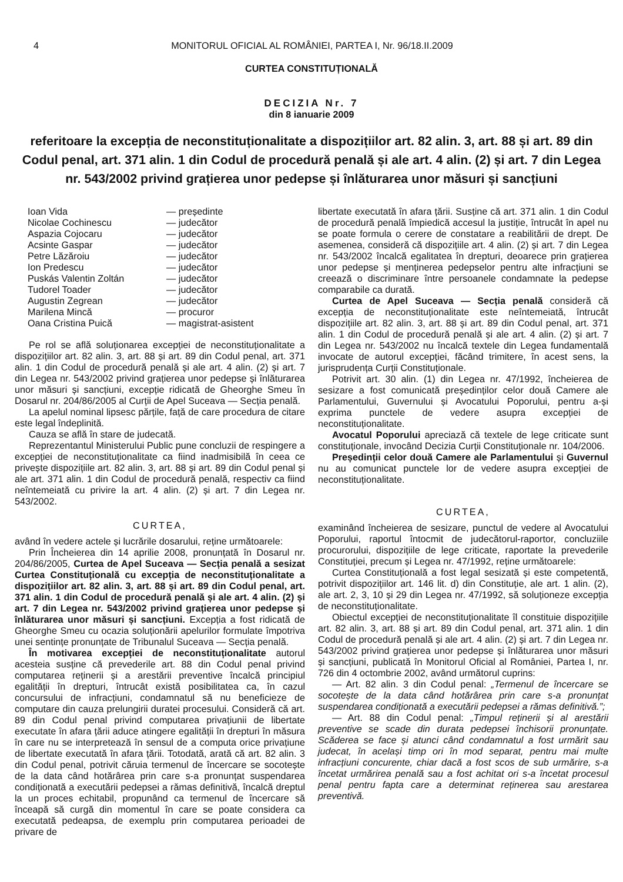4 MONITORUL OFICIAL AL ROMÂNIEI, PARTEA I, Nr. 96/18.II.2009
CURTEA CONSTITUȚIONALĂ
DECIZIA Nr. 7
din 8 ianuarie 2009
referitoare la excepția de neconstituționalitate a dispozițiilor art. 82 alin. 3, art. 88 și art. 89 din Codul penal, art. 371 alin. 1 din Codul de procedură penală și ale art. 4 alin. (2) și art. 7 din Legea nr. 543/2002 privind grațierea unor pedepse și înlăturarea unor măsuri și sancțiuni
| Ioan Vida | — președinte |
| Nicolae Cochinescu | — judecător |
| Aspazia Cojocaru | — judecător |
| Acsinte Gaspar | — judecător |
| Petre Lăzăroiu | — judecător |
| Ion Predescu | — judecător |
| Puskás Valentin Zoltán | — judecător |
| Tudorel Toader | — judecător |
| Augustin Zegrean | — judecător |
| Marilena Mincă | — procuror |
| Oana Cristina Puică | — magistrat-asistent |
Pe rol se află soluționarea excepției de neconstituționalitate a dispozițiilor art. 82 alin. 3, art. 88 și art. 89 din Codul penal, art. 371 alin. 1 din Codul de procedură penală și ale art. 4 alin. (2) și art. 7 din Legea nr. 543/2002 privind grațierea unor pedepse și înlăturarea unor măsuri și sancțiuni, excepție ridicată de Gheorghe Smeu în Dosarul nr. 204/86/2005 al Curții de Apel Suceava — Secția penală.
La apelul nominal lipsesc părțile, față de care procedura de citare este legal îndeplinită.
Cauza se află în stare de judecată.
Reprezentantul Ministerului Public pune concluzii de respingere a excepției de neconstituționalitate ca fiind inadmisibilă în ceea ce privește dispozițiile art. 82 alin. 3, art. 88 și art. 89 din Codul penal și ale art. 371 alin. 1 din Codul de procedură penală, respectiv ca fiind neîntemeiată cu privire la art. 4 alin. (2) și art. 7 din Legea nr. 543/2002.
CURTEA,
având în vedere actele și lucrările dosarului, reține următoarele:
Prin Încheierea din 14 aprilie 2008, pronunțată în Dosarul nr. 204/86/2005, Curtea de Apel Suceava — Secția penală a sesizat Curtea Constituțională cu excepția de neconstituționalitate a dispozițiilor art. 82 alin. 3, art. 88 și art. 89 din Codul penal, art. 371 alin. 1 din Codul de procedură penală și ale art. 4 alin. (2) și art. 7 din Legea nr. 543/2002 privind grațierea unor pedepse și înlăturarea unor măsuri și sancțiuni. Excepția a fost ridicată de Gheorghe Smeu cu ocazia soluționării apelurilor formulate împotriva unei sentințe pronunțate de Tribunalul Suceava — Secția penală.
În motivarea excepției de neconstituționalitate autorul acesteia susține că prevederile art. 88 din Codul penal privind computarea reținerii și a arestării preventive încalcă principiul egalității în drepturi, întrucât există posibilitatea ca, în cazul concursului de infracțiuni, condamnatul să nu beneficieze de computare din cauza prelungirii duratei procesului. Consideră că art. 89 din Codul penal privind computarea privațiunii de libertate executate în afara țării aduce atingere egalității în drepturi în măsura în care nu se interpretează în sensul de a computa orice privațiune de libertate executată în afara țării. Totodată, arată că art. 82 alin. 3 din Codul penal, potrivit căruia termenul de încercare se socotește de la data când hotărârea prin care s-a pronunțat suspendarea condiționată a executării pedepsei a rămas definitivă, încalcă dreptul la un proces echitabil, propunând ca termenul de încercare să înceapă să curgă din momentul în care se poate considera ca executată pedeapsa, de exemplu prin computarea perioadei de privare de
libertate executată în afara țării. Susține că art. 371 alin. 1 din Codul de procedură penală împiedică accesul la justiție, întrucât în apel nu se poate formula o cerere de constatare a reabilitării de drept. De asemenea, consideră că dispozițiile art. 4 alin. (2) și art. 7 din Legea nr. 543/2002 încalcă egalitatea în drepturi, deoarece prin grațierea unor pedepse și menținerea pedepselor pentru alte infracțiuni se creează o discriminare între persoanele condamnate la pedepse comparabile ca durată.
Curtea de Apel Suceava — Secția penală consideră că excepția de neconstituționalitate este neîntemeiată, întrucât dispozițiile art. 82 alin. 3, art. 88 și art. 89 din Codul penal, art. 371 alin. 1 din Codul de procedură penală și ale art. 4 alin. (2) și art. 7 din Legea nr. 543/2002 nu încalcă textele din Legea fundamentală invocate de autorul excepției, făcând trimitere, în acest sens, la jurisprudența Curții Constituționale.
Potrivit art. 30 alin. (1) din Legea nr. 47/1992, încheierea de sesizare a fost comunicată președinților celor două Camere ale Parlamentului, Guvernului și Avocatului Poporului, pentru a-și exprima punctele de vedere asupra excepției de neconstituționalitate.
Avocatul Poporului apreciază că textele de lege criticate sunt constituționale, invocând Decizia Curții Constituționale nr. 104/2006.
Președinții celor două Camere ale Parlamentului și Guvernul nu au comunicat punctele lor de vedere asupra excepției de neconstituționalitate.
CURTEA,
examinând încheierea de sesizare, punctul de vedere al Avocatului Poporului, raportul întocmit de judecătorul-raportor, concluziile procurorului, dispozițiile de lege criticate, raportate la prevederile Constituției, precum și Legea nr. 47/1992, reține următoarele:
Curtea Constituțională a fost legal sesizată și este competentă, potrivit dispozițiilor art. 146 lit. d) din Constituție, ale art. 1 alin. (2), ale art. 2, 3, 10 și 29 din Legea nr. 47/1992, să soluționeze excepția de neconstituționalitate.
Obiectul excepției de neconstituționalitate îl constituie dispozițiile art. 82 alin. 3, art. 88 și art. 89 din Codul penal, art. 371 alin. 1 din Codul de procedură penală și ale art. 4 alin. (2) și art. 7 din Legea nr. 543/2002 privind grațierea unor pedepse și înlăturarea unor măsuri și sancțiuni, publicată în Monitorul Oficial al României, Partea I, nr. 726 din 4 octombrie 2002, având următorul cuprins:
— Art. 82 alin. 3 din Codul penal: „Termenul de încercare se socotește de la data când hotărârea prin care s-a pronunțat suspendarea condiționată a executării pedepsei a rămas definitivă.”;
— Art. 88 din Codul penal: „Timpul reținerii și al arestării preventive se scade din durata pedepsei închisorii pronunțate. Scăderea se face și atunci când condamnatul a fost urmărit sau judecat, în același timp ori în mod separat, pentru mai multe infracțiuni concurente, chiar dacă a fost scos de sub urmărire, s-a încetat urmărirea penală sau a fost achitat ori s-a încetat procesul penal pentru fapta care a determinat reținerea sau arestarea preventivă.